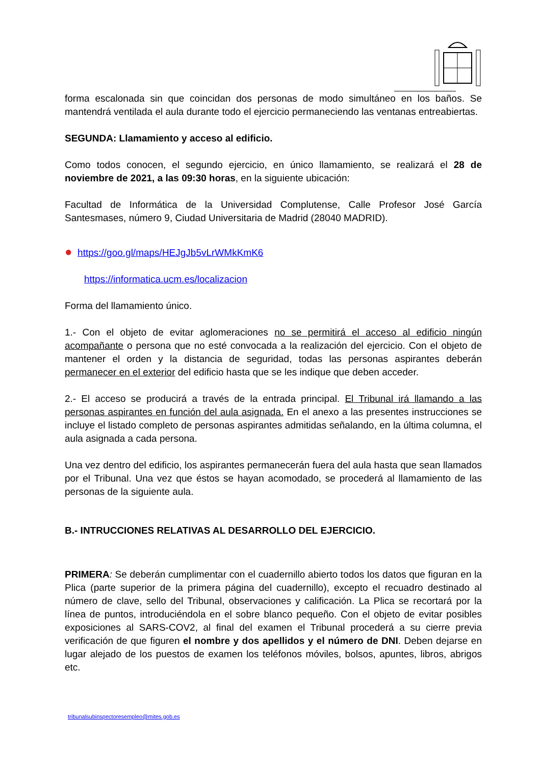forma escalonada sin que coincidan dos personas de modo simultáneo en los baños. Se mantendrá ventilada el aula durante todo el ejercicio permaneciendo las ventanas entreabiertas.
SEGUNDA: Llamamiento y acceso al edificio.
Como todos conocen, el segundo ejercicio, en único llamamiento, se realizará el 28 de noviembre de 2021, a las 09:30 horas, en la siguiente ubicación:
Facultad de Informática de la Universidad Complutense, Calle Profesor José García Santesmases, número 9, Ciudad Universitaria de Madrid (28040 MADRID).
● https://goo.gl/maps/HEJgJb5vLrWMkKmK6
https://informatica.ucm.es/localizacion
Forma del llamamiento único.
1.- Con el objeto de evitar aglomeraciones no se permitirá el acceso al edificio ningún acompañante o persona que no esté convocada a la realización del ejercicio. Con el objeto de mantener el orden y la distancia de seguridad, todas las personas aspirantes deberán permanecer en el exterior del edificio hasta que se les indique que deben acceder.
2.- El acceso se producirá a través de la entrada principal. El Tribunal irá llamando a las personas aspirantes en función del aula asignada. En el anexo a las presentes instrucciones se incluye el listado completo de personas aspirantes admitidas señalando, en la última columna, el aula asignada a cada persona.
Una vez dentro del edificio, los aspirantes permanecerán fuera del aula hasta que sean llamados por el Tribunal. Una vez que éstos se hayan acomodado, se procederá al llamamiento de las personas de la siguiente aula.
B.- INTRUCCIONES RELATIVAS AL DESARROLLO DEL EJERCICIO.
PRIMERA: Se deberán cumplimentar con el cuadernillo abierto todos los datos que figuran en la Plica (parte superior de la primera página del cuadernillo), excepto el recuadro destinado al número de clave, sello del Tribunal, observaciones y calificación. La Plica se recortará por la línea de puntos, introduciéndola en el sobre blanco pequeño. Con el objeto de evitar posibles exposiciones al SARS-COV2, al final del examen el Tribunal procederá a su cierre previa verificación de que figuren el nombre y dos apellidos y el número de DNI. Deben dejarse en lugar alejado de los puestos de examen los teléfonos móviles, bolsos, apuntes, libros, abrigos etc.
tribunalsubinspectoresempleo@mites.gob.es